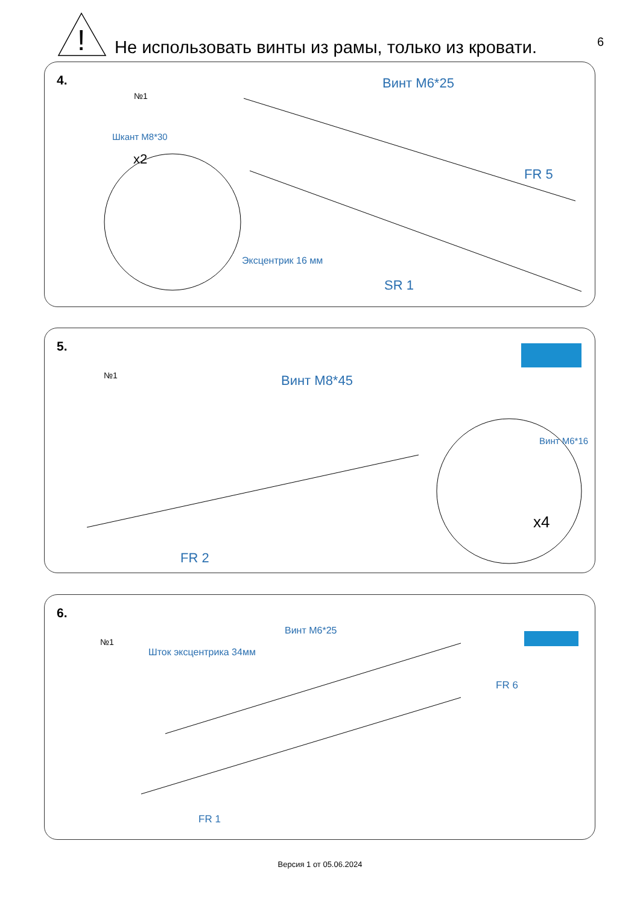!
Не использовать винты из рамы, только из кровати.
6
4.
№1
Винт M6*25
Шкант M8*30
x2
FR 5
Эксцентрик 16 мм
SR 1
5.
№1 Винт M8*45
Винт M6*16
x4
FR 2
6.
№1
Винт M6*25
Шток эксцентрика 34мм
FR 6
FR 1
Версия 1 от 05.06.2024